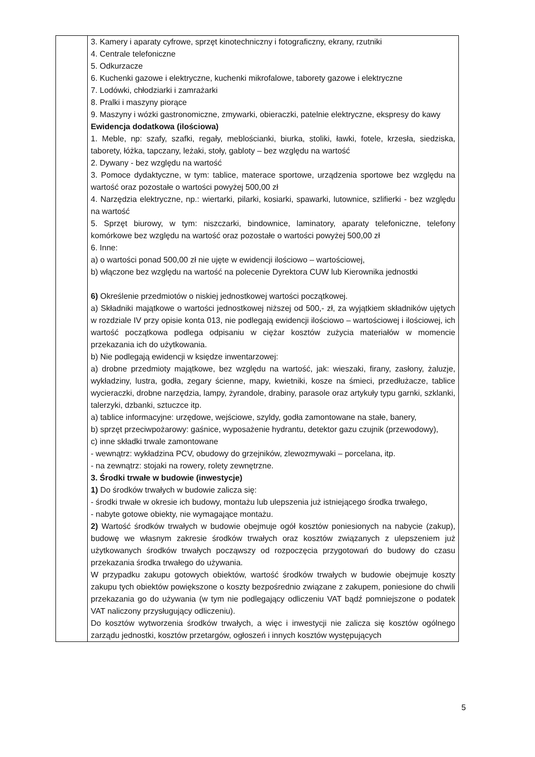| | 3. Kamery i aparaty cyfrowe, sprzęt kinotechniczny i fotograficzny, ekrany, rzutniki 4. Centrale telefoniczne 5. Odkurzacze 6. Kuchenki gazowe i elektryczne, kuchenki mikrofalowe, taborety gazowe i elektryczne 7. Lodówki, chłodziarki i zamrażarki 8. Pralki i maszyny piorące 9. Maszyny i wózki gastronomiczne, zmywarki, obieraczki, patelnie elektryczne, ekspresy do kawy Ewidencja dodatkowa (ilościowa) 1. Meble, np: szafy, szafki, regały, meblościanki, biurka, stoliki, ławki, fotele, krzesła, siedziska, taborety, łóżka, tapczany, leżaki, stoły, gabloty – bez względu na wartość 2. Dywany - bez względu na wartość 3. Pomoce dydaktyczne, w tym: tablice, materace sportowe, urządzenia sportowe bez względu na wartość oraz pozostałe o wartości powyżej 500,00 zł 4. Narzędzia elektryczne, np.: wiertarki, pilarki, kosiarki, spawarki, lutownice, szlifierki - bez względu na wartość 5. Sprzęt biurowy, w tym: niszczarki, bindownice, laminatory, aparaty telefoniczne, telefony komórkowe bez względu na wartość oraz pozostałe o wartości powyżej 500,00 zł 6. Inne: a) o wartości ponad 500,00 zł nie ujęte w ewidencji ilościowo – wartościowej, b) włączone bez względu na wartość na polecenie Dyrektora CUW lub Kierownika jednostki 6) Określenie przedmiotów o niskiej jednostkowej wartości początkowej. a) Składniki majątkowe o wartości jednostkowej niższej od 500,- zł, za wyjątkiem składników ujętych w rozdziale IV przy opisie konta 013, nie podlegają ewidencji ilościowo – wartościowej i ilościowej, ich wartość początkowa podlega odpisaniu w ciężar kosztów zużycia materiałów w momencie przekazania ich do użytkowania. b) Nie podlegają ewidencji w księdze inwentarzowej: a) drobne przedmioty majątkowe, bez względu na wartość, jak: wieszaki, firany, zasłony, żaluzje, wykładziny, lustra, godła, zegary ścienne, mapy, kwietniki, kosze na śmieci, przedłużacze, tablice wycieraczki, drobne narzędzia, lampy, żyrandole, drabiny, parasole oraz artykuły typu garnki, szklanki, talerzyki, dzbanki, sztuczce itp. a) tablice informacyjne: urzędowe, wejściowe, szyldy, godła zamontowane na stałe, banery, b) sprzęt przeciwpożarowy: gaśnice, wyposażenie hydrantu, detektor gazu czujnik (przewodowy), c) inne składki trwale zamontowane - wewnątrz: wykładzina PCV, obudowy do grzejników, zlewozmywaki – porcelana, itp. - na zewnątrz: stojaki na rowery, rolety zewnętrzne. 3. Środki trwałe w budowie (inwestycje) 1) Do środków trwałych w budowie zalicza się: - środki trwałe w okresie ich budowy, montażu lub ulepszenia już istniejącego środka trwałego, - nabyte gotowe obiekty, nie wymagające montażu. 2) Wartość środków trwałych w budowie obejmuje ogół kosztów poniesionych na nabycie (zakup), budowę we własnym zakresie środków trwałych oraz kosztów związanych z ulepszeniem już użytkowanych środków trwałych począwszy od rozpoczęcia przygotowań do budowy do czasu przekazania środka trwałego do używania. W przypadku zakupu gotowych obiektów, wartość środków trwałych w budowie obejmuje koszty zakupu tych obiektów powiększone o koszty bezpośrednio związane z zakupem, poniesione do chwili przekazania go do używania (w tym nie podlegający odliczeniu VAT bądź pomniejszone o podatek VAT naliczony przysługujący odliczeniu). Do kosztów wytworzenia środków trwałych, a więc i inwestycji nie zalicza się kosztów ogólnego zarządu jednostki, kosztów przetargów, ogłoszeń i innych kosztów występujących |
5